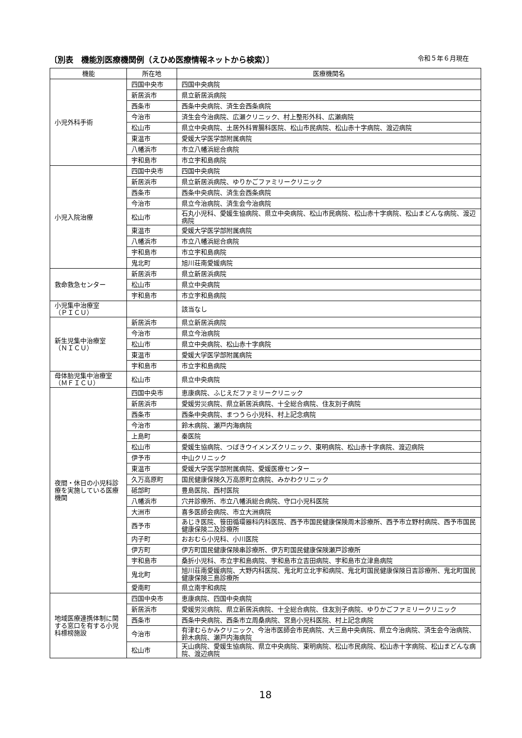〔別表　機能別医療機関例（えひめ医療情報ネットから検索）〕 令和５年６月現在
| 機能 | 所在地 | 医療機関名 |
| --- | --- | --- |
| 小児外科手術 | 四国中央市 | 四国中央病院 |
| | 新居浜市 | 県立新居浜病院 |
| | 西条市 | 西条中央病院、済生会西条病院 |
| | 今治市 | 済生会今治病院、広瀬クリニック、村上整形外科、広瀬病院 |
| | 松山市 | 県立中央病院、土居外科胃腸科医院、松山市民病院、松山赤十字病院、渡辺病院 |
| | 東温市 | 愛媛大学医学部附属病院 |
| | 八幡浜市 | 市立八幡浜総合病院 |
| | 宇和島市 | 市立宇和島病院 |
| 小児入院治療 | 四国中央市 | 四国中央病院 |
| | 新居浜市 | 県立新居浜病院、ゆりかごファミリークリニック |
| | 西条市 | 西条中央病院、済生会西条病院 |
| | 今治市 | 県立今治病院、済生会今治病院 |
| | 松山市 | 石丸小児科、愛媛生協病院、県立中央病院、松山市民病院、松山赤十字病院、松山まどんな病院、渡辺病院 |
| | 東温市 | 愛媛大学医学部附属病院 |
| | 八幡浜市 | 市立八幡浜総合病院 |
| | 宇和島市 | 市立宇和島病院 |
| | 鬼北町 | 旭川荘南愛媛病院 |
| 救命救急センター | 新居浜市 | 県立新居浜病院 |
| | 松山市 | 県立中央病院 |
| | 宇和島市 | 市立宇和島病院 |
| 小児集中治療室 （ＰＩＣＵ） | | 該当なし |
| 新生児集中治療室 （ＮＩＣＵ） | 新居浜市 | 県立新居浜病院 |
| | 今治市 | 県立今治病院 |
| | 松山市 | 県立中央病院、松山赤十字病院 |
| | 東温市 | 愛媛大学医学部附属病院 |
| | 宇和島市 | 市立宇和島病院 |
| 母体胎児集中治療室 （ＭＦＩＣＵ） | 松山市 | 県立中央病院 |
| 夜間・休日の小児科診療を実施している医療機関 | 四国中央市 | 恵康病院、ふじえだファミリークリニック |
| | 新居浜市 | 愛媛労災病院、県立新居浜病院、十全総合病院、住友別子病院 |
| | 西条市 | 西条中央病院、まつうら小児科、村上記念病院 |
| | 今治市 | 鈴木病院、瀬戸内海病院 |
| | 上島町 | 秦医院 |
| | 松山市 | 愛媛生協病院、つばきウイメンズクリニック、東明病院、松山赤十字病院、渡辺病院 |
| | 伊予市 | 中山クリニック |
| | 東温市 | 愛媛大学医学部附属病院、愛媛医療センター |
| | 久万高原町 | 国民健康保険久万高原町立病院、みかわクリニック |
| | 砥部町 | 豊島医院、西村医院 |
| | 八幡浜市 | 穴井診療所、市立八幡浜総合病院、守口小児科医院 |
| | 大洲市 | 喜多医師会病院、市立大洲病院 |
| | 西予市 | あじき医院、笹田循環器科内科医院、西予市国民健康保険周木診療所、西予市立野村病院、西予市国民健康保険二及診療所 |
| | 内子町 | おおむら小児科、小川医院 |
| | 伊方町 | 伊方町国民健康保険串診療所、伊方町国民健康保険瀬戸診療所 |
| | 宇和島市 | 桑折小児科、市立宇和島病院、宇和島市立吉田病院、宇和島市立津島病院 |
| | 鬼北町 | 旭川荘南愛媛病院、大野内科医院、鬼北町立北宇和病院、鬼北町国民健康保険日吉診療所、鬼北町国民健康保険三島診療所 |
| | 愛南町 | 県立南宇和病院 |
| 地域医療連携体制に関する窓口を有する小児科標榜施設 | 四国中央市 | 恵康病院、四国中央病院 |
| | 新居浜市 | 愛媛労災病院、県立新居浜病院、十全総合病院、住友別子病院、ゆりかごファミリークリニック |
| | 西条市 | 西条中央病院、西条市立周桑病院、宮島小児科医院、村上記念病院 |
| | 今治市 | 有津むらかみクリニック、今治市医師会市民病院、大三島中央病院、県立今治病院、済生会今治病院、鈴木病院、瀬戸内海病院 |
| | 松山市 | 天山病院、愛媛生協病院、県立中央病院、東明病院、松山市民病院、松山赤十字病院、松山まどんな病院、渡辺病院 |
18